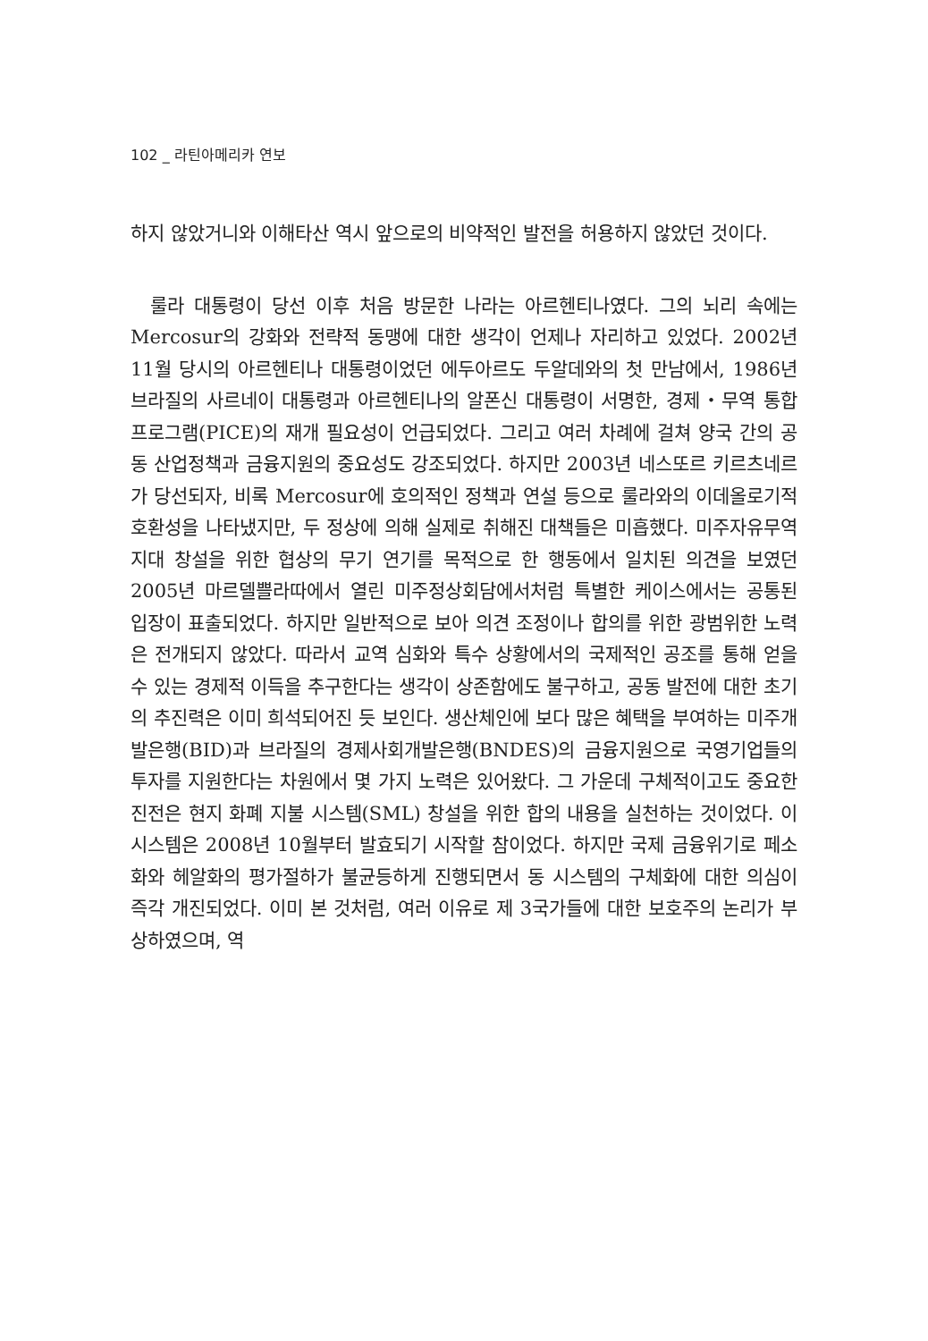102 _ 라틴아메리카 연보
하지 않았거니와 이해타산 역시 앞으로의 비약적인 발전을 허용하지 않았던 것이다.
룰라 대통령이 당선 이후 처음 방문한 나라는 아르헨티나였다. 그의 뇌리 속에는 Mercosur의 강화와 전략적 동맹에 대한 생각이 언제나 자리하고 있었다. 2002년 11월 당시의 아르헨티나 대통령이었던 에두아르도 두알데와의 첫 만남에서, 1986년 브라질의 사르네이 대통령과 아르헨티나의 알폰신 대통령이 서명한, 경제・무역 통합 프로그램(PICE)의 재개 필요성이 언급되었다. 그리고 여러 차례에 걸쳐 양국 간의 공동 산업정책과 금융지원의 중요성도 강조되었다. 하지만 2003년 네스또르 키르츠네르가 당선되자, 비록 Mercosur에 호의적인 정책과 연설 등으로 룰라와의 이데올로기적 호환성을 나타냈지만, 두 정상에 의해 실제로 취해진 대책들은 미흡했다. 미주자유무역지대 창설을 위한 협상의 무기 연기를 목적으로 한 행동에서 일치된 의견을 보였던 2005년 마르델쁠라따에서 열린 미주정상회담에서처럼 특별한 케이스에서는 공통된 입장이 표출되었다. 하지만 일반적으로 보아 의견 조정이나 합의를 위한 광범위한 노력은 전개되지 않았다. 따라서 교역 심화와 특수 상황에서의 국제적인 공조를 통해 얻을 수 있는 경제적 이득을 추구한다는 생각이 상존함에도 불구하고, 공동 발전에 대한 초기의 추진력은 이미 희석되어진 듯 보인다. 생산체인에 보다 많은 혜택을 부여하는 미주개발은행(BID)과 브라질의 경제사회개발은행(BNDES)의 금융지원으로 국영기업들의 투자를 지원한다는 차원에서 몇 가지 노력은 있어왔다. 그 가운데 구체적이고도 중요한 진전은 현지 화폐 지불 시스템(SML) 창설을 위한 합의 내용을 실천하는 것이었다. 이 시스템은 2008년 10월부터 발효되기 시작할 참이었다. 하지만 국제 금융위기로 페소화와 헤알화의 평가절하가 불균등하게 진행되면서 동 시스템의 구체화에 대한 의심이 즉각 개진되었다. 이미 본 것처럼, 여러 이유로 제 3국가들에 대한 보호주의 논리가 부상하였으며, 역